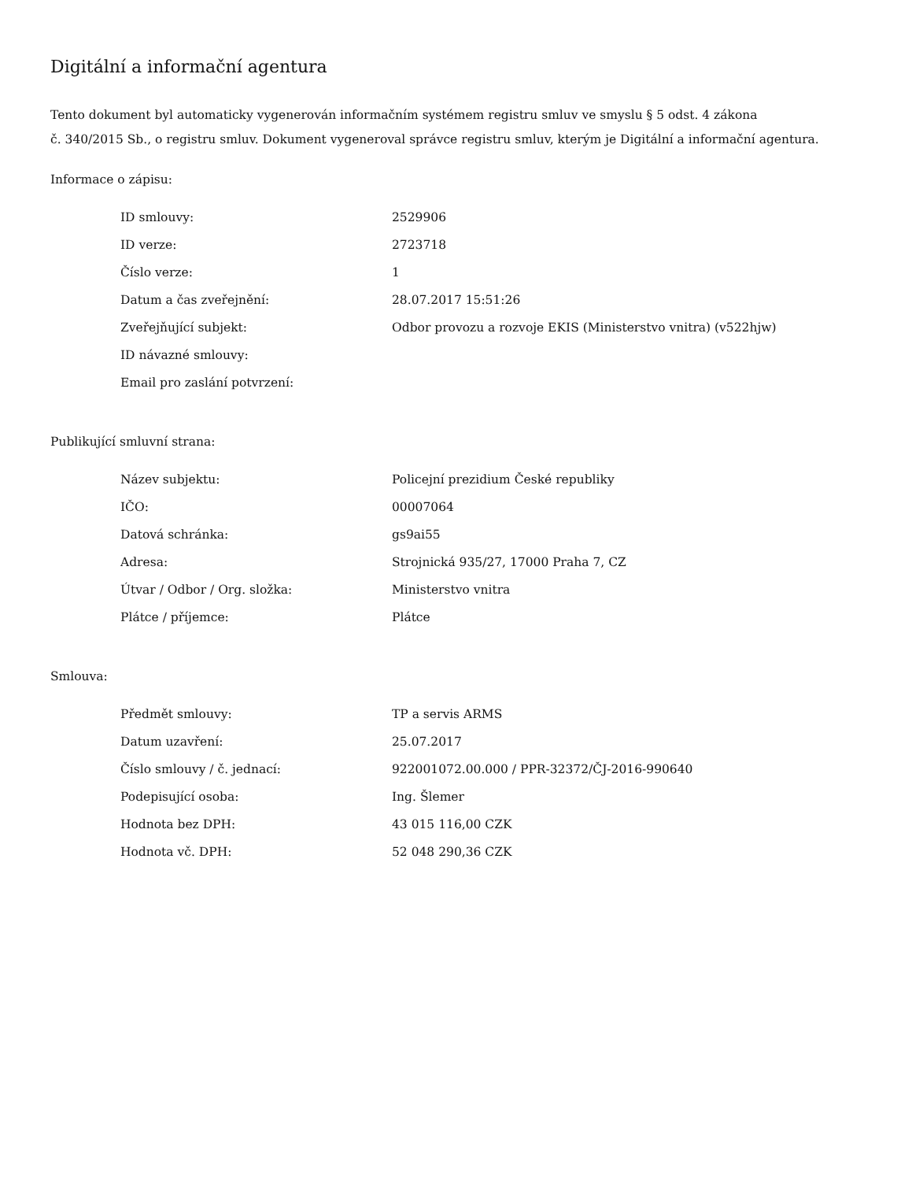Digitální a informační agentura
Tento dokument byl automaticky vygenerován informačním systémem registru smluv ve smyslu § 5 odst. 4 zákona
č. 340/2015 Sb., o registru smluv. Dokument vygeneroval správce registru smluv, kterým je Digitální a informační agentura.
Informace o zápisu:
| ID smlouvy: | 2529906 |
| ID verze: | 2723718 |
| Číslo verze: | 1 |
| Datum a čas zveřejnění: | 28.07.2017 15:51:26 |
| Zveřejňující subjekt: | Odbor provozu a rozvoje EKIS (Ministerstvo vnitra) (v522hjw) |
| ID návazné smlouvy: | |
| Email pro zaslání potvrzení: | |
Publikující smluvní strana:
| Název subjektu: | Policejní prezidium České republiky |
| IČO: | 00007064 |
| Datová schránka: | gs9ai55 |
| Adresa: | Strojnická 935/27, 17000 Praha 7, CZ |
| Útvar / Odbor / Org. složka: | Ministerstvo vnitra |
| Plátce / příjemce: | Plátce |
Smlouva:
| Předmět smlouvy: | TP a servis ARMS |
| Datum uzavření: | 25.07.2017 |
| Číslo smlouvy / č. jednací: | 922001072.00.000 / PPR-32372/ČJ-2016-990640 |
| Podepisující osoba: | Ing. Šlemer |
| Hodnota bez DPH: | 43 015 116,00 CZK |
| Hodnota vč. DPH: | 52 048 290,36 CZK |